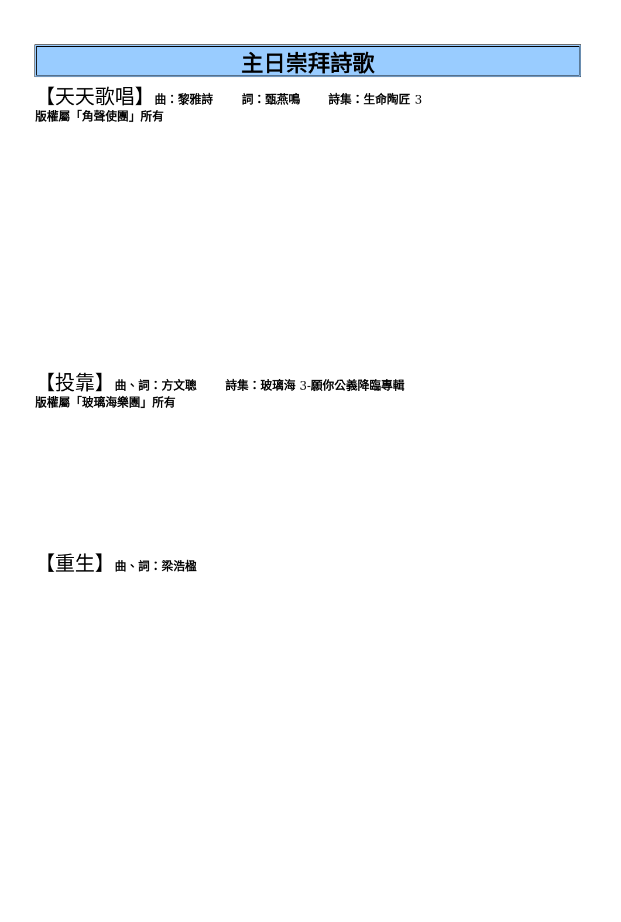主日崇拜詩歌
【天天歌唱】曲：黎雅詩 詞：甄燕鳴 詩集：生命陶匠 3
版權屬「角聲使團」所有
【投靠】曲、詞：方文聰 詩集：玻璃海 3-願你公義降臨專輯
版權屬「玻璃海樂團」所有
【重生】曲、詞：梁浩楹